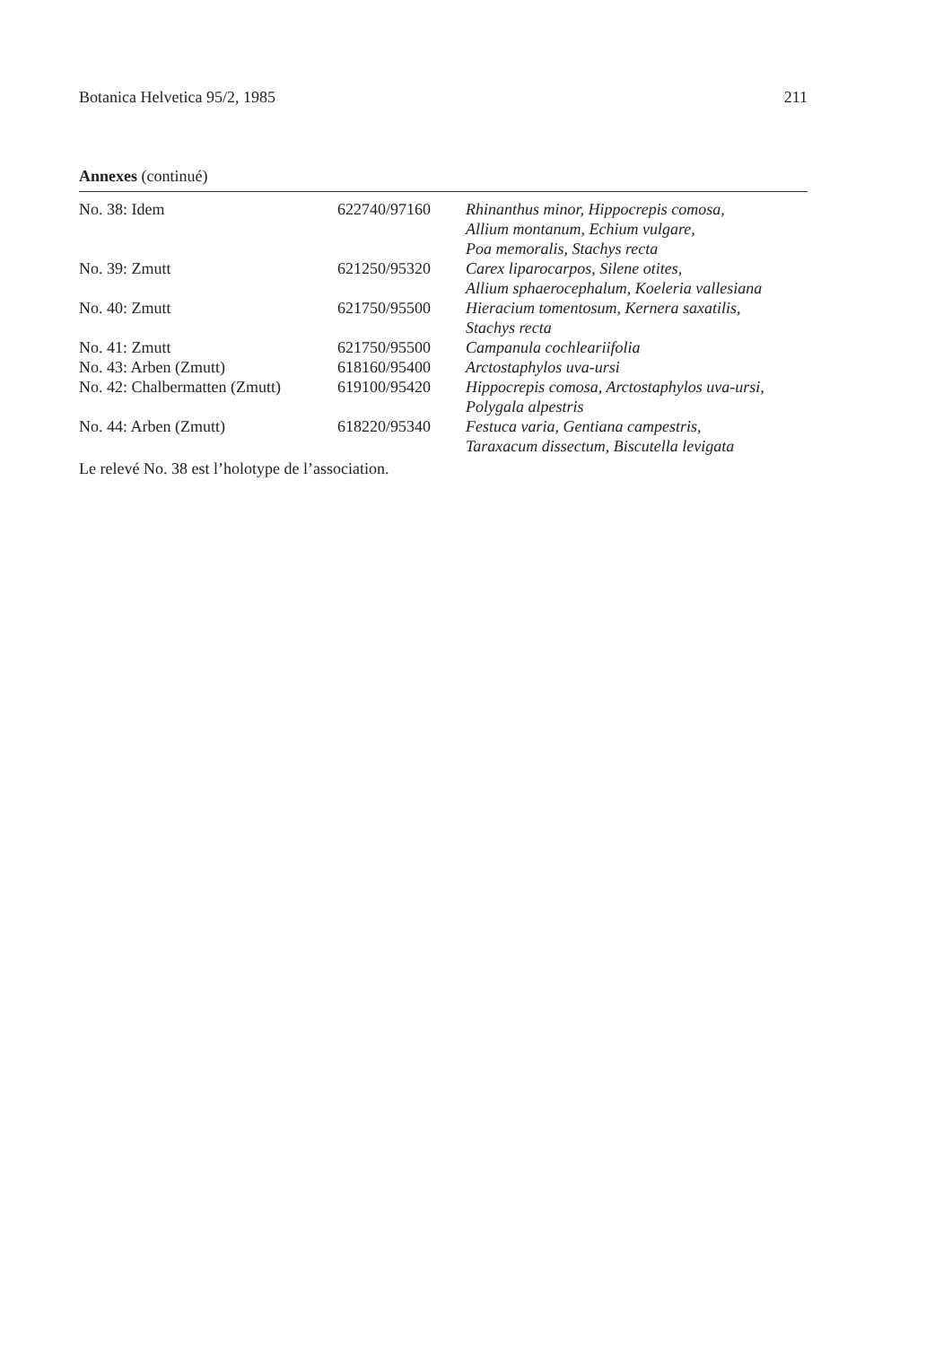Botanica Helvetica 95/2, 1985 211
Annexes (continué)
| No. 38: Idem | 622740/97160 | Rhinanthus minor, Hippocrepis comosa, Allium montanum, Echium vulgare, Poa memoralis, Stachys recta |
| No. 39: Zmutt | 621250/95320 | Carex liparocarpos, Silene otites, Allium sphaerocephalum, Koeleria vallesiana |
| No. 40: Zmutt | 621750/95500 | Hieracium tomentosum, Kernera saxatilis, Stachys recta |
| No. 41: Zmutt | 621750/95500 | Campanula cochleariifolia |
| No. 43: Arben (Zmutt) | 618160/95400 | Arctostaphylos uva-ursi |
| No. 42: Chalbermatten (Zmutt) | 619100/95420 | Hippocrepis comosa, Arctostaphylos uva-ursi, Polygala alpestris |
| No. 44: Arben (Zmutt) | 618220/95340 | Festuca varia, Gentiana campestris, Taraxacum dissectum, Biscutella levigata |
Le relevé No. 38 est l’holotype de l’association.